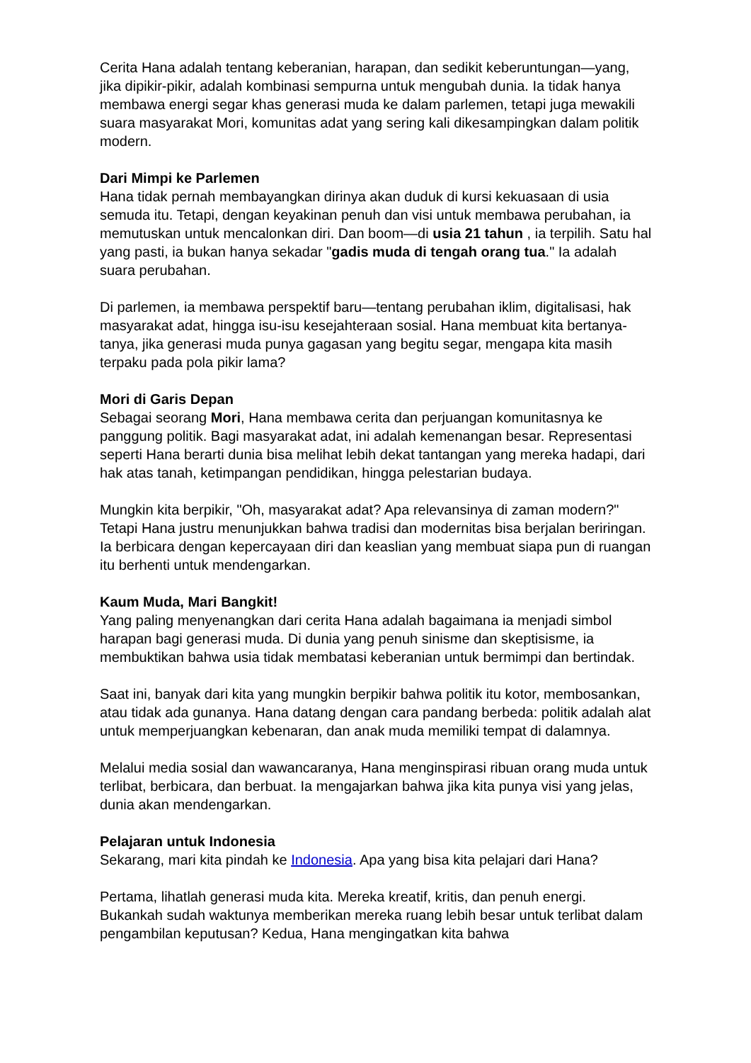Cerita Hana adalah tentang keberanian, harapan, dan sedikit keberuntungan—yang, jika dipikir-pikir, adalah kombinasi sempurna untuk mengubah dunia. Ia tidak hanya membawa energi segar khas generasi muda ke dalam parlemen, tetapi juga mewakili suara masyarakat Mori, komunitas adat yang sering kali dikesampingkan dalam politik modern.
Dari Mimpi ke Parlemen
Hana tidak pernah membayangkan dirinya akan duduk di kursi kekuasaan di usia semuda itu. Tetapi, dengan keyakinan penuh dan visi untuk membawa perubahan, ia memutuskan untuk mencalonkan diri. Dan boom—di usia 21 tahun , ia terpilih. Satu hal yang pasti, ia bukan hanya sekadar "gadis muda di tengah orang tua." Ia adalah suara perubahan.
Di parlemen, ia membawa perspektif baru—tentang perubahan iklim, digitalisasi, hak masyarakat adat, hingga isu-isu kesejahteraan sosial. Hana membuat kita bertanya-tanya, jika generasi muda punya gagasan yang begitu segar, mengapa kita masih terpaku pada pola pikir lama?
Mori di Garis Depan
Sebagai seorang Mori, Hana membawa cerita dan perjuangan komunitasnya ke panggung politik. Bagi masyarakat adat, ini adalah kemenangan besar. Representasi seperti Hana berarti dunia bisa melihat lebih dekat tantangan yang mereka hadapi, dari hak atas tanah, ketimpangan pendidikan, hingga pelestarian budaya.
Mungkin kita berpikir, "Oh, masyarakat adat? Apa relevansinya di zaman modern?" Tetapi Hana justru menunjukkan bahwa tradisi dan modernitas bisa berjalan beriringan. Ia berbicara dengan kepercayaan diri dan keaslian yang membuat siapa pun di ruangan itu berhenti untuk mendengarkan.
Kaum Muda, Mari Bangkit!
Yang paling menyenangkan dari cerita Hana adalah bagaimana ia menjadi simbol harapan bagi generasi muda. Di dunia yang penuh sinisme dan skeptisisme, ia membuktikan bahwa usia tidak membatasi keberanian untuk bermimpi dan bertindak.
Saat ini, banyak dari kita yang mungkin berpikir bahwa politik itu kotor, membosankan, atau tidak ada gunanya. Hana datang dengan cara pandang berbeda: politik adalah alat untuk memperjuangkan kebenaran, dan anak muda memiliki tempat di dalamnya.
Melalui media sosial dan wawancaranya, Hana menginspirasi ribuan orang muda untuk terlibat, berbicara, dan berbuat. Ia mengajarkan bahwa jika kita punya visi yang jelas, dunia akan mendengarkan.
Pelajaran untuk Indonesia
Sekarang, mari kita pindah ke Indonesia. Apa yang bisa kita pelajari dari Hana?
Pertama, lihatlah generasi muda kita. Mereka kreatif, kritis, dan penuh energi. Bukankah sudah waktunya memberikan mereka ruang lebih besar untuk terlibat dalam pengambilan keputusan? Kedua, Hana mengingatkan kita bahwa